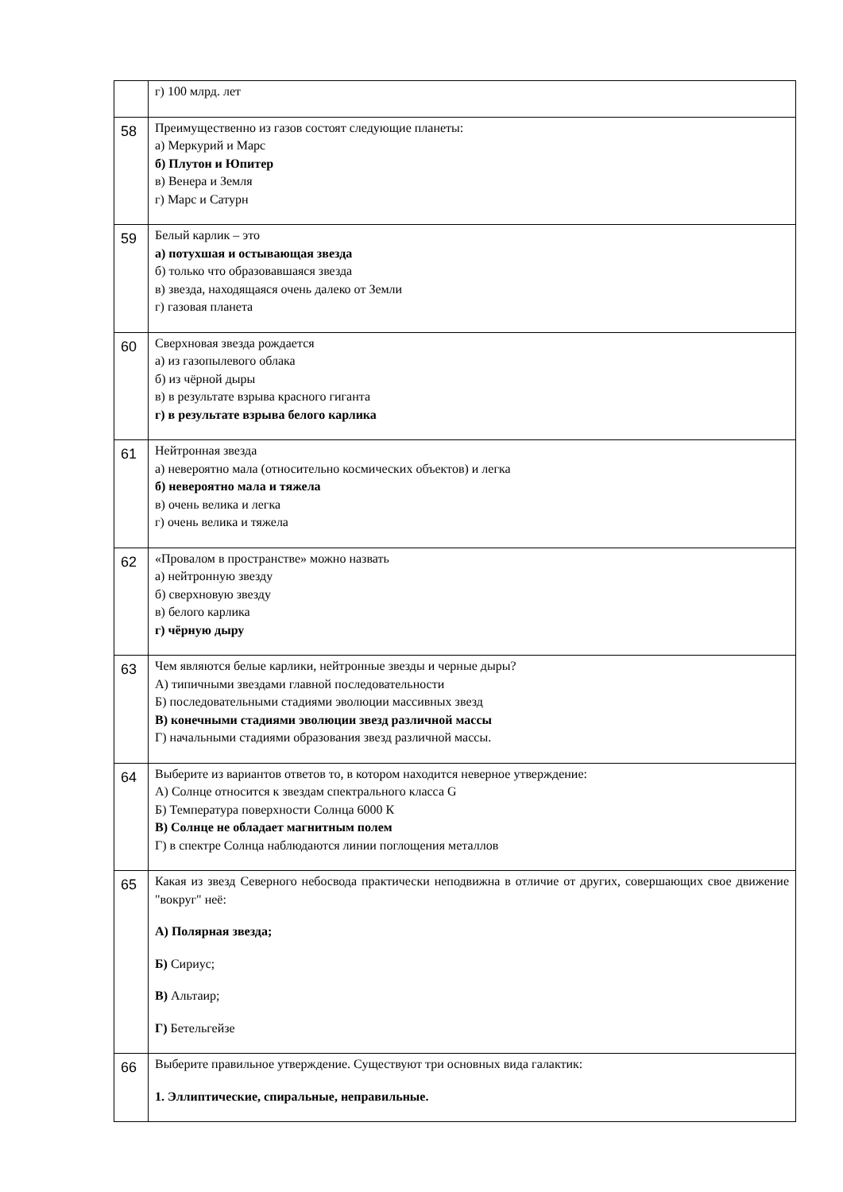| | г) 100 млрд. лет |
| 58 | Преимущественно из газов состоят следующие планеты: а) Меркурий и Марс б) Плутон и Юпитер в) Венера и Земля г) Марс и Сатурн |
| 59 | Белый карлик – это а) потухшая и остывающая звезда б) только что образовавшаяся звезда в) звезда, находящаяся очень далеко от Земли г) газовая планета |
| 60 | Сверхновая звезда рождается а) из газопылевого облака б) из чёрной дыры в) в результате взрыва красного гиганта г) в результате взрыва белого карлика |
| 61 | Нейтронная звезда а) невероятно мала (относительно космических объектов) и легка б) невероятно мала и тяжела в) очень велика и легка г) очень велика и тяжела |
| 62 | «Провалом в пространстве» можно назвать а) нейтронную звезду б) сверхновую звезду в) белого карлика г) чёрную дыру |
| 63 | Чем являются белые карлики, нейтронные звезды и черные дыры? А) типичными звездами главной последовательности Б) последовательными стадиями эволюции массивных звезд В) конечными стадиями эволюции звезд различной массы Г) начальными стадиями образования звезд различной массы. |
| 64 | Выберите из вариантов ответов то, в котором находится неверное утверждение: А) Солнце относится к звездам спектрального класса G Б) Температура поверхности Солнца 6000 К В) Солнце не обладает магнитным полем Г) в спектре Солнца наблюдаются линии поглощения металлов |
| 65 | Какая из звезд Северного небосвода практически неподвижна в отличие от других, совершающих свое движение "вокруг" неё: А) Полярная звезда; Б) Сириус; В) Альтаир; Г) Бетельгейзе |
| 66 | Выберите правильное утверждение. Существуют три основных вида галактик: 1. Эллиптические, спиральные, неправильные. |